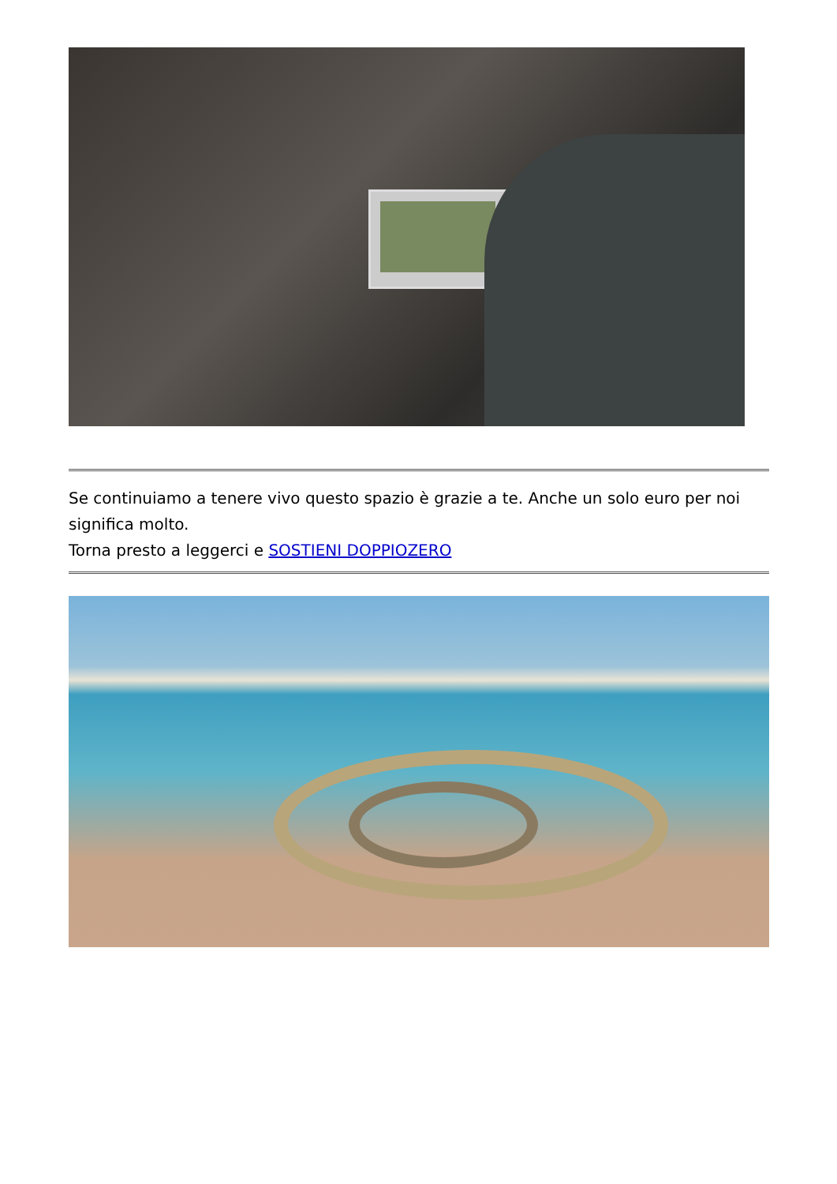Se continuiamo a tenere vivo questo spazio è grazie a te. Anche un solo euro per noi significa molto.
Torna presto a leggerci e SOSTIENI DOPPIOZERO